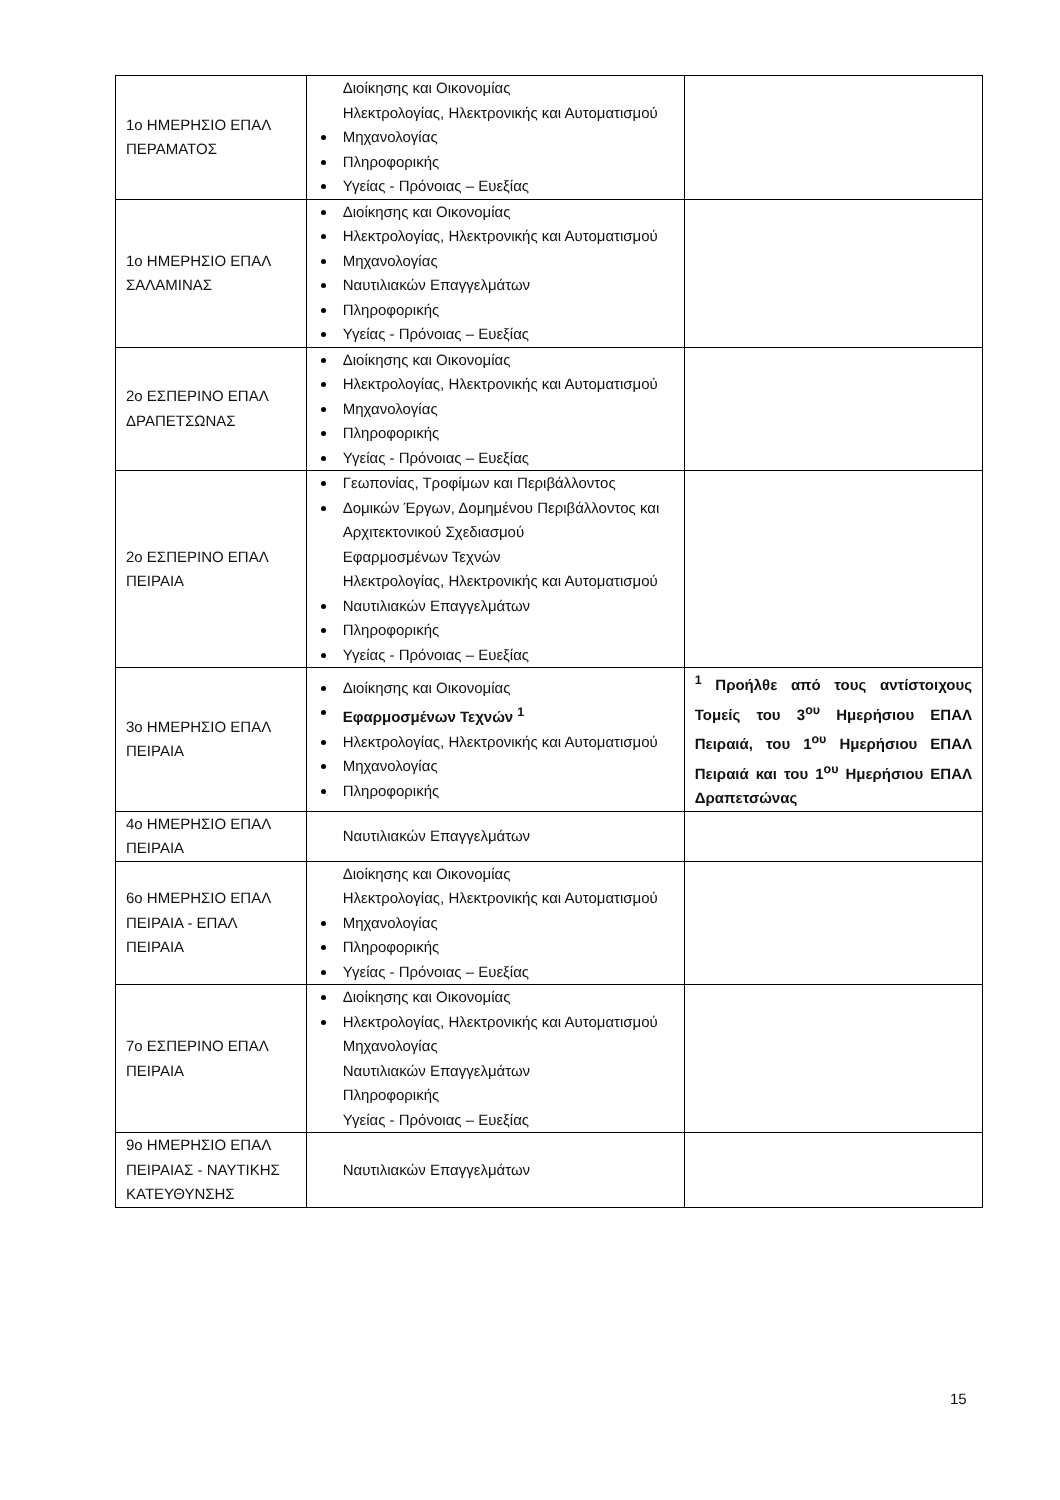| 1ο ΗΜΕΡΗΣΙΟ ΕΠΑΛ ΠΕΡΑΜΑΤΟΣ | Διοίκησης και Οικονομίας Ηλεκτρολογίας, Ηλεκτρονικής και Αυτοματισμού Μηχανολογίας Πληροφορικής Υγείας - Πρόνοιας – Ευεξίας | |
| 1ο ΗΜΕΡΗΣΙΟ ΕΠΑΛ ΣΑΛΑΜΙΝΑΣ | Διοίκησης και Οικονομίας Ηλεκτρολογίας, Ηλεκτρονικής και Αυτοματισμού Μηχανολογίας Ναυτιλιακών Επαγγελμάτων Πληροφορικής Υγείας - Πρόνοιας – Ευεξίας | |
| 2ο ΕΣΠΕΡΙΝΟ ΕΠΑΛ ΔΡΑΠΕΤΣΩΝΑΣ | Διοίκησης και Οικονομίας Ηλεκτρολογίας, Ηλεκτρονικής και Αυτοματισμού Μηχανολογίας Πληροφορικής Υγείας - Πρόνοιας – Ευεξίας | |
| 2ο ΕΣΠΕΡΙΝΟ ΕΠΑΛ ΠΕΙΡΑΙΑ | Γεωπονίας, Τροφίμων και Περιβάλλοντος Δομικών Έργων, Δομημένου Περιβάλλοντος και Αρχιτεκτονικού Σχεδιασμού Εφαρμοσμένων Τεχνών Ηλεκτρολογίας, Ηλεκτρονικής και Αυτοματισμού Ναυτιλιακών Επαγγελμάτων Πληροφορικής Υγείας - Πρόνοιας – Ευεξίας | |
| 3ο ΗΜΕΡΗΣΙΟ ΕΠΑΛ ΠΕΙΡΑΙΑ | Διοίκησης και Οικονομίας Εφαρμοσμένων Τεχνών <sup>1</sup> Ηλεκτρολογίας, Ηλεκτρονικής και Αυτοματισμού Μηχανολογίας Πληροφορικής | <sup>1</sup> Προήλθε από τους αντίστοιχους Τομείς του 3<sup>ου</sup> Ημερήσιου ΕΠΑΛ Πειραιά, του 1<sup>ου</sup> Ημερήσιου ΕΠΑΛ Πειραιά και του 1<sup>ου</sup> Ημερήσιου ΕΠΑΛ Δραπετσώνας |
| 4ο ΗΜΕΡΗΣΙΟ ΕΠΑΛ ΠΕΙΡΑΙΑ | Ναυτιλιακών Επαγγελμάτων | |
| 6ο ΗΜΕΡΗΣΙΟ ΕΠΑΛ ΠΕΙΡΑΙΑ - ΕΠΑΛ ΠΕΙΡΑΙΑ | Διοίκησης και Οικονομίας Ηλεκτρολογίας, Ηλεκτρονικής και Αυτοματισμού Μηχανολογίας Πληροφορικής Υγείας - Πρόνοιας – Ευεξίας | |
| 7ο ΕΣΠΕΡΙΝΟ ΕΠΑΛ ΠΕΙΡΑΙΑ | Διοίκησης και Οικονομίας Ηλεκτρολογίας, Ηλεκτρονικής και Αυτοματισμού Μηχανολογίας Ναυτιλιακών Επαγγελμάτων Πληροφορικής Υγείας - Πρόνοιας – Ευεξίας | |
| 9ο ΗΜΕΡΗΣΙΟ ΕΠΑΛ ΠΕΙΡΑΙΑΣ - ΝΑΥΤΙΚΗΣ ΚΑΤΕΥΘΥΝΣΗΣ | Ναυτιλιακών Επαγγελμάτων | |
15